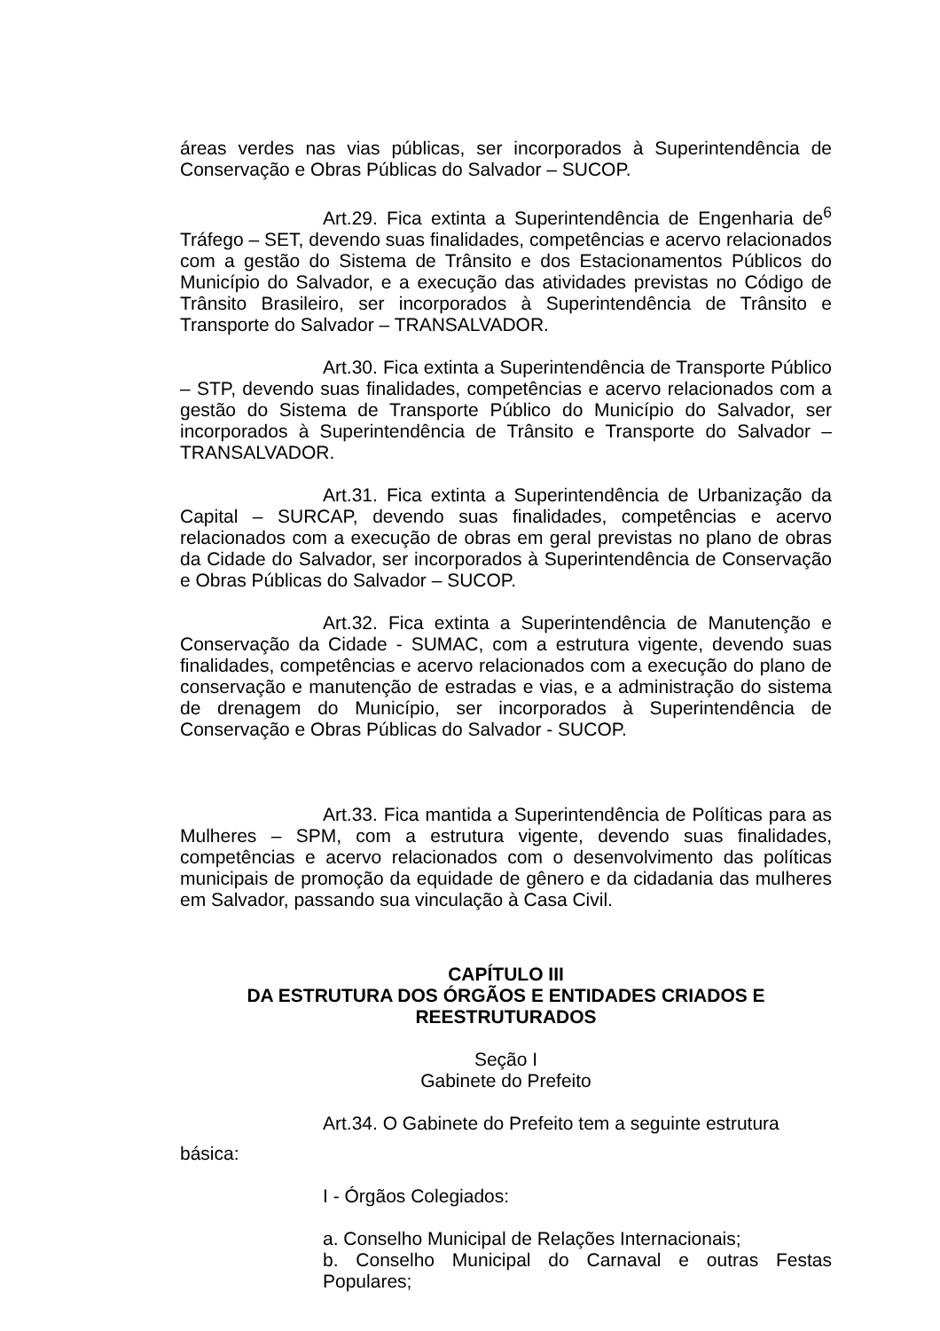áreas verdes nas vias públicas, ser incorporados à Superintendência de Conservação e Obras Públicas do Salvador – SUCOP.
Art.29. Fica extinta a Superintendência de Engenharia de<sup>6</sup> Tráfego – SET, devendo suas finalidades, competências e acervo relacionados com a gestão do Sistema de Trânsito e dos Estacionamentos Públicos do Município do Salvador, e a execução das atividades previstas no Código de Trânsito Brasileiro, ser incorporados à Superintendência de Trânsito e Transporte do Salvador – TRANSALVADOR.
Art.30. Fica extinta a Superintendência de Transporte Público – STP, devendo suas finalidades, competências e acervo relacionados com a gestão do Sistema de Transporte Público do Município do Salvador, ser incorporados à Superintendência de Trânsito e Transporte do Salvador –TRANSALVADOR.
Art.31. Fica extinta a Superintendência de Urbanização da Capital – SURCAP, devendo suas finalidades, competências e acervo relacionados com a execução de obras em geral previstas no plano de obras da Cidade do Salvador, ser incorporados à Superintendência de Conservação e Obras Públicas do Salvador – SUCOP.
Art.32. Fica extinta a Superintendência de Manutenção e Conservação da Cidade - SUMAC, com a estrutura vigente, devendo suas finalidades, competências e acervo relacionados com a execução do plano de conservação e manutenção de estradas e vias, e a administração do sistema de drenagem do Município, ser incorporados à Superintendência de Conservação e Obras Públicas do Salvador - SUCOP.
Art.33. Fica mantida a Superintendência de Políticas para as Mulheres – SPM, com a estrutura vigente, devendo suas finalidades, competências e acervo relacionados com o desenvolvimento das políticas municipais de promoção da equidade de gênero e da cidadania das mulheres em Salvador, passando sua vinculação à Casa Civil.
CAPÍTULO III
DA ESTRUTURA DOS ÓRGÃOS E ENTIDADES CRIADOS E REESTRUTURADOS
Seção I
Gabinete do Prefeito
Art.34. O Gabinete do Prefeito tem a seguinte estrutura
básica:
I - Órgãos Colegiados:
a. Conselho Municipal de Relações Internacionais;
b. Conselho Municipal do Carnaval e outras Festas Populares;